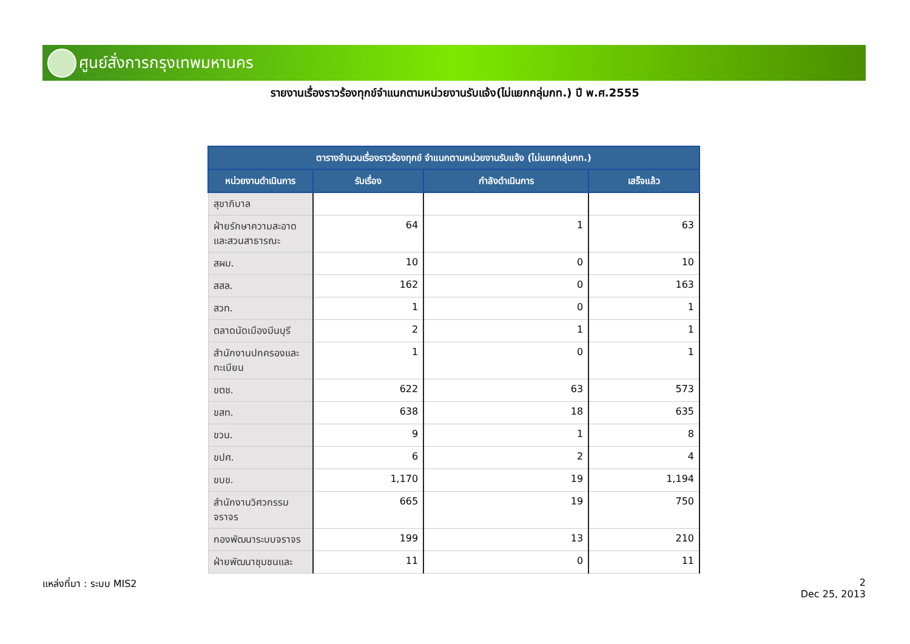ศูนย์สั่งการกรุงเทพมหานคร
รายงานเรื่องราวร้องทุกข์จำแนกตามหน่วยงานรับแจ้ง(ไม่แยกกลุ่มกท.) ปี พ.ศ.2555
| ตารางจำนวนเรื่องราวร้องทุกข์ จำแนกตามหน่วยงานรับแจ้ง (ไม่แยกกลุ่มกท.) | | | |
| --- | --- | --- | --- |
| หน่วยงานดำเนินการ | รับเรื่อง | กำลังดำเนินการ | เสร็จแล้ว |
| สุขาภิบาล | | | |
| ฝ่ายรักษาความสะอาดและสวนสาธารณะ | 64 | 1 | 63 |
| สผม. | 10 | 0 | 10 |
| สสล. | 162 | 0 | 163 |
| สวท. | 1 | 0 | 1 |
| ตลาดนัดเมืองมีนบุรี | 2 | 1 | 1 |
| สำนักงานปกครองและทะเบียน | 1 | 0 | 1 |
| ขตช. | 622 | 63 | 573 |
| ขสท. | 638 | 18 | 635 |
| ขวน. | 9 | 1 | 8 |
| ขปศ. | 6 | 2 | 4 |
| ขบข. | 1,170 | 19 | 1,194 |
| สำนักงานวิศวกรรมจราจร | 665 | 19 | 750 |
| กองพัฒนาระบบจราจร | 199 | 13 | 210 |
| ฝ่ายพัฒนาชุมชนและ | 11 | 0 | 11 |
แหล่งที่มา : ระบบ MIS2
2
Dec 25, 2013